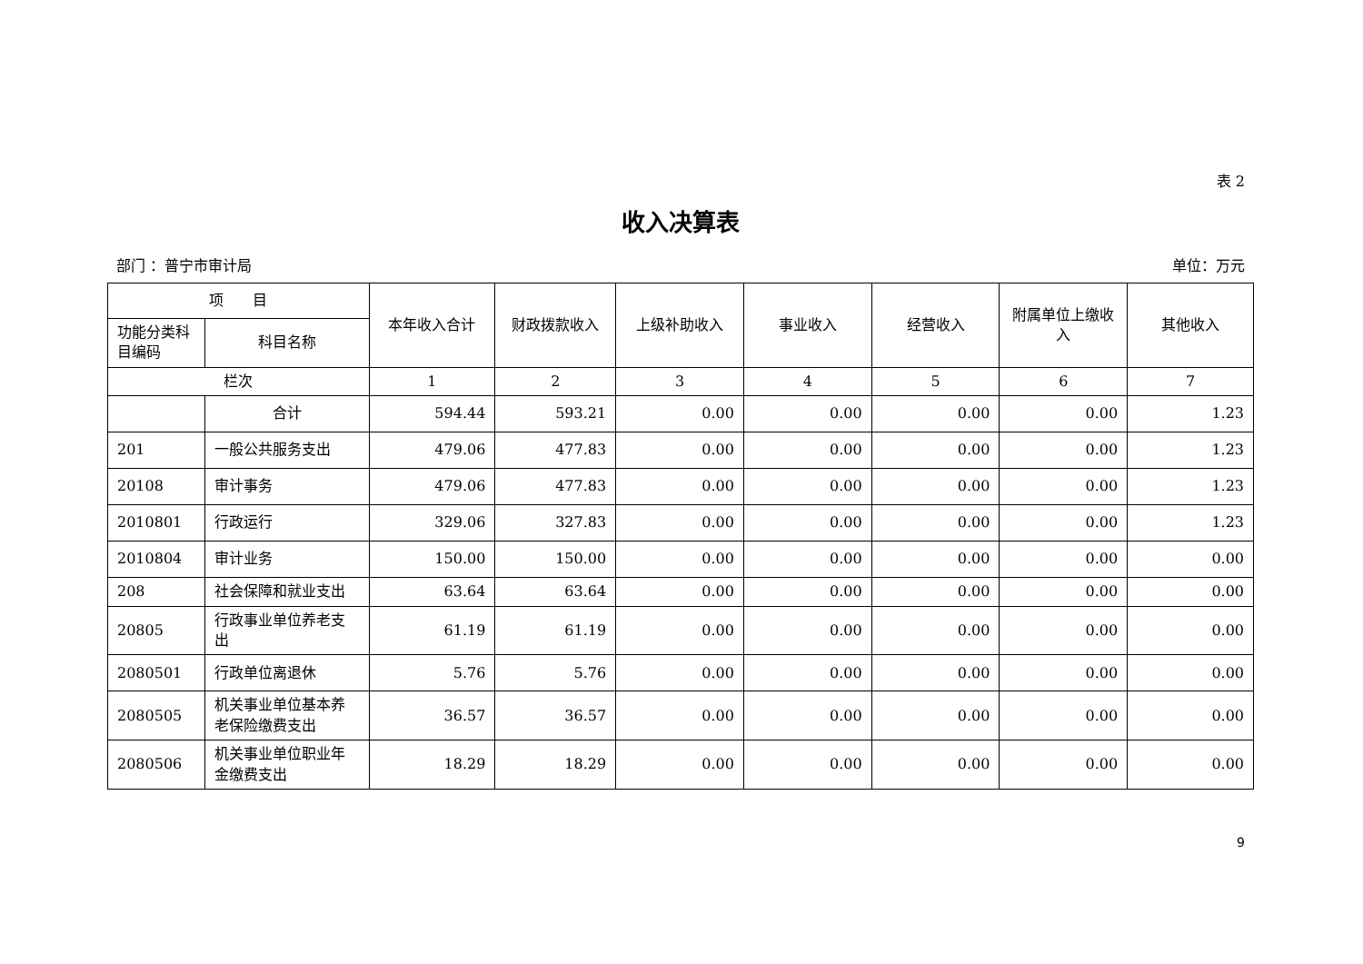表 2
收入决算表
部门 ：普宁市审计局 单位：万元
| 项 目 | | 本年收入合计 | 财政拨款收入 | 上级补助收入 | 事业收入 | 经营收入 | 附属单位上缴收入 | 其他收入 |
| --- | --- | --- | --- | --- | --- | --- | --- | --- |
| 功能分类科目编码 | 科目名称 | | | | | | | |
| 栏次 | | 1 | 2 | 3 | 4 | 5 | 6 | 7 |
| | 合计 | 594.44 | 593.21 | 0.00 | 0.00 | 0.00 | 0.00 | 1.23 |
| 201 | 一般公共服务支出 | 479.06 | 477.83 | 0.00 | 0.00 | 0.00 | 0.00 | 1.23 |
| 20108 | 审计事务 | 479.06 | 477.83 | 0.00 | 0.00 | 0.00 | 0.00 | 1.23 |
| 2010801 | 行政运行 | 329.06 | 327.83 | 0.00 | 0.00 | 0.00 | 0.00 | 1.23 |
| 2010804 | 审计业务 | 150.00 | 150.00 | 0.00 | 0.00 | 0.00 | 0.00 | 0.00 |
| 208 | 社会保障和就业支出 | 63.64 | 63.64 | 0.00 | 0.00 | 0.00 | 0.00 | 0.00 |
| 20805 | 行政事业单位养老支出 | 61.19 | 61.19 | 0.00 | 0.00 | 0.00 | 0.00 | 0.00 |
| 2080501 | 行政单位离退休 | 5.76 | 5.76 | 0.00 | 0.00 | 0.00 | 0.00 | 0.00 |
| 2080505 | 机关事业单位基本养老保险缴费支出 | 36.57 | 36.57 | 0.00 | 0.00 | 0.00 | 0.00 | 0.00 |
| 2080506 | 机关事业单位职业年金缴费支出 | 18.29 | 18.29 | 0.00 | 0.00 | 0.00 | 0.00 | 0.00 |
9